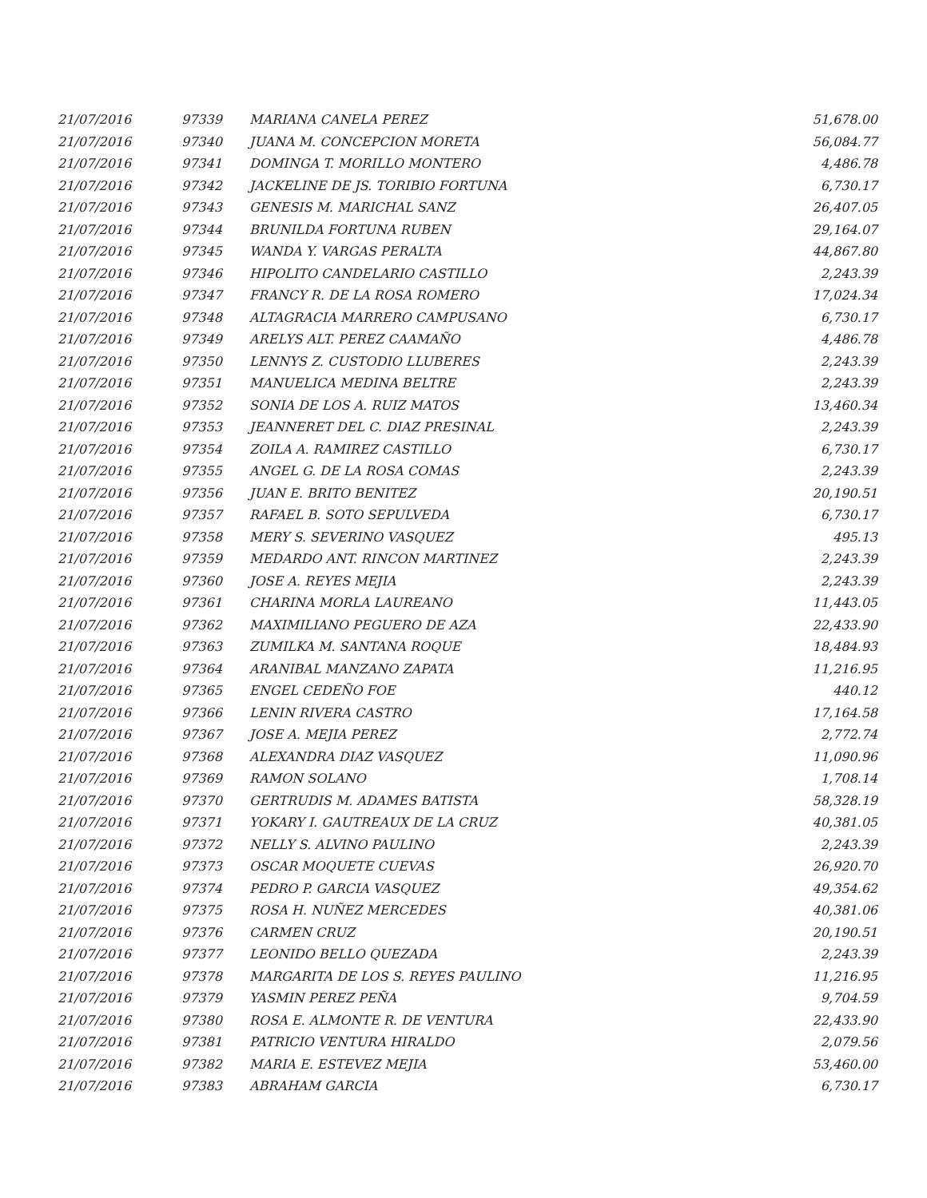| 21/07/2016 | 97339 | MARIANA CANELA PEREZ | 51,678.00 |
| 21/07/2016 | 97340 | JUANA M. CONCEPCION MORETA | 56,084.77 |
| 21/07/2016 | 97341 | DOMINGA T. MORILLO MONTERO | 4,486.78 |
| 21/07/2016 | 97342 | JACKELINE DE JS. TORIBIO FORTUNA | 6,730.17 |
| 21/07/2016 | 97343 | GENESIS M. MARICHAL SANZ | 26,407.05 |
| 21/07/2016 | 97344 | BRUNILDA FORTUNA RUBEN | 29,164.07 |
| 21/07/2016 | 97345 | WANDA Y. VARGAS PERALTA | 44,867.80 |
| 21/07/2016 | 97346 | HIPOLITO CANDELARIO CASTILLO | 2,243.39 |
| 21/07/2016 | 97347 | FRANCY R. DE LA ROSA ROMERO | 17,024.34 |
| 21/07/2016 | 97348 | ALTAGRACIA MARRERO CAMPUSANO | 6,730.17 |
| 21/07/2016 | 97349 | ARELYS ALT. PEREZ CAAMAÑO | 4,486.78 |
| 21/07/2016 | 97350 | LENNYS Z. CUSTODIO LLUBERES | 2,243.39 |
| 21/07/2016 | 97351 | MANUELICA MEDINA BELTRE | 2,243.39 |
| 21/07/2016 | 97352 | SONIA DE LOS A. RUIZ MATOS | 13,460.34 |
| 21/07/2016 | 97353 | JEANNERET DEL C. DIAZ PRESINAL | 2,243.39 |
| 21/07/2016 | 97354 | ZOILA A. RAMIREZ CASTILLO | 6,730.17 |
| 21/07/2016 | 97355 | ANGEL G. DE LA ROSA COMAS | 2,243.39 |
| 21/07/2016 | 97356 | JUAN E. BRITO BENITEZ | 20,190.51 |
| 21/07/2016 | 97357 | RAFAEL B. SOTO SEPULVEDA | 6,730.17 |
| 21/07/2016 | 97358 | MERY S. SEVERINO VASQUEZ | 495.13 |
| 21/07/2016 | 97359 | MEDARDO ANT. RINCON MARTINEZ | 2,243.39 |
| 21/07/2016 | 97360 | JOSE A. REYES MEJIA | 2,243.39 |
| 21/07/2016 | 97361 | CHARINA MORLA LAUREANO | 11,443.05 |
| 21/07/2016 | 97362 | MAXIMILIANO PEGUERO DE AZA | 22,433.90 |
| 21/07/2016 | 97363 | ZUMILKA M. SANTANA ROQUE | 18,484.93 |
| 21/07/2016 | 97364 | ARANIBAL MANZANO ZAPATA | 11,216.95 |
| 21/07/2016 | 97365 | ENGEL CEDEÑO FOE | 440.12 |
| 21/07/2016 | 97366 | LENIN RIVERA CASTRO | 17,164.58 |
| 21/07/2016 | 97367 | JOSE A. MEJIA PEREZ | 2,772.74 |
| 21/07/2016 | 97368 | ALEXANDRA DIAZ VASQUEZ | 11,090.96 |
| 21/07/2016 | 97369 | RAMON SOLANO | 1,708.14 |
| 21/07/2016 | 97370 | GERTRUDIS M. ADAMES BATISTA | 58,328.19 |
| 21/07/2016 | 97371 | YOKARY I. GAUTREAUX DE LA CRUZ | 40,381.05 |
| 21/07/2016 | 97372 | NELLY S. ALVINO PAULINO | 2,243.39 |
| 21/07/2016 | 97373 | OSCAR MOQUETE CUEVAS | 26,920.70 |
| 21/07/2016 | 97374 | PEDRO P. GARCIA VASQUEZ | 49,354.62 |
| 21/07/2016 | 97375 | ROSA H. NUÑEZ MERCEDES | 40,381.06 |
| 21/07/2016 | 97376 | CARMEN CRUZ | 20,190.51 |
| 21/07/2016 | 97377 | LEONIDO BELLO QUEZADA | 2,243.39 |
| 21/07/2016 | 97378 | MARGARITA DE LOS S. REYES PAULINO | 11,216.95 |
| 21/07/2016 | 97379 | YASMIN PEREZ PEÑA | 9,704.59 |
| 21/07/2016 | 97380 | ROSA E. ALMONTE R. DE VENTURA | 22,433.90 |
| 21/07/2016 | 97381 | PATRICIO VENTURA HIRALDO | 2,079.56 |
| 21/07/2016 | 97382 | MARIA E. ESTEVEZ MEJIA | 53,460.00 |
| 21/07/2016 | 97383 | ABRAHAM GARCIA | 6,730.17 |